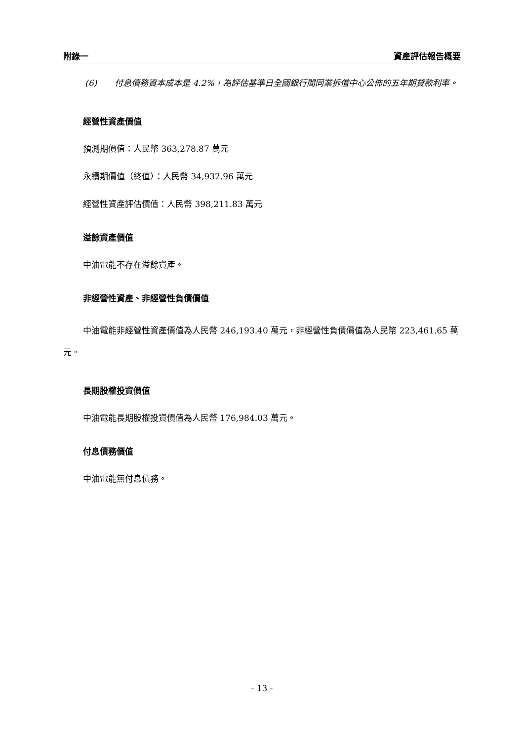附錄一 資產評估報告概要
(6) 付息債務資本成本是 4.2%，為評估基準日全國銀行間同業拆借中心公佈的五年期貸款利率。
經營性資產價值
預測期價值：人民幣 363,278.87 萬元
永續期價值（終值）：人民幣 34,932.96 萬元
經營性資產評估價值：人民幣 398,211.83 萬元
溢餘資產價值
中油電能不存在溢餘資產。
非經營性資產、非經營性負債價值
中油電能非經營性資產價值為人民幣 246,193.40 萬元，非經營性負債價值為人民幣 223,461.65 萬元。
長期股權投資價值
中油電能長期股權投資價值為人民幣 176,984.03 萬元。
付息債務價值
中油電能無付息債務。
- 13 -